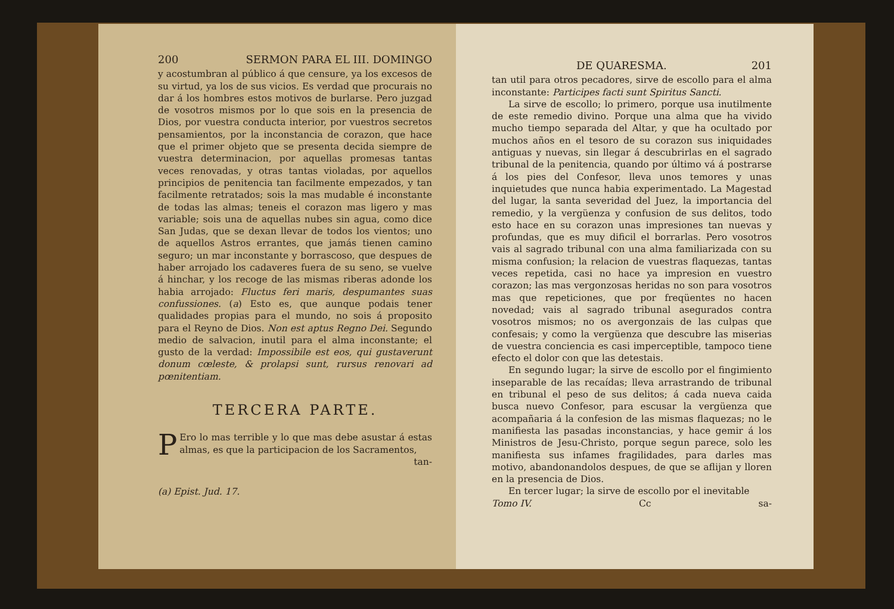200 SERMON PARA EL III. DOMINGO
y acostumbran al público á que censure, ya los excesos de su virtud, ya los de sus vicios. Es verdad que procurais no dar á los hombres estos motivos de burlarse. Pero juzgad de vosotros mismos por lo que sois en la presencia de Dios, por vuestra conducta interior, por vuestros secretos pensamientos, por la inconstancia de corazon, que hace que el primer objeto que se presenta decida siempre de vuestra determinacion, por aquellas promesas tantas veces renovadas, y otras tantas violadas, por aquellos principios de penitencia tan facilmente empezados, y tan facilmente retratados; sois la mas mudable é inconstante de todas las almas; teneis el corazon mas ligero y mas variable; sois una de aquellas nubes sin agua, como dice San Judas, que se dexan llevar de todos los vientos; uno de aquellos Astros errantes, que jamás tienen camino seguro; un mar inconstante y borrascoso, que despues de haber arrojado los cadaveres fuera de su seno, se vuelve á hinchar, y los recoge de las mismas riberas adonde los habia arrojado: Fluctus feri maris, despumantes suas confussiones. (a) Esto es, que aunque podais tener qualidades propias para el mundo, no sois á proposito para el Reyno de Dios. Non est aptus Regno Dei. Segundo medio de salvacion, inutil para el alma inconstante; el gusto de la verdad: Impossibile est eos, qui gustaverunt donum cœleste, & prolapsi sunt, rursus renovari ad pœnitentiam.
TERCERA PARTE.
PEro lo mas terrible y lo que mas debe asustar á estas almas, es que la participacion de los Sacramentos,
tan-
(a) Epist. Jud. 17.
DE QUARESMA. 201
tan util para otros pecadores, sirve de escollo para el alma inconstante: Participes facti sunt Spiritus Sancti.
La sirve de escollo; lo primero, porque usa inutilmente de este remedio divino. Porque una alma que ha vivido mucho tiempo separada del Altar, y que ha ocultado por muchos años en el tesoro de su corazon sus iniquidades antiguas y nuevas, sin llegar á descubrirlas en el sagrado tribunal de la penitencia, quando por último vá á postrarse á los pies del Confesor, lleva unos temores y unas inquietudes que nunca habia experimentado. La Magestad del lugar, la santa severidad del Juez, la importancia del remedio, y la vergüenza y confusion de sus delitos, todo esto hace en su corazon unas impresiones tan nuevas y profundas, que es muy dificil el borrarlas. Pero vosotros vais al sagrado tribunal con una alma familiarizada con su misma confusion; la relacion de vuestras flaquezas, tantas veces repetida, casi no hace ya impresion en vuestro corazon; las mas vergonzosas heridas no son para vosotros mas que repeticiones, que por freqüentes no hacen novedad; vais al sagrado tribunal asegurados contra vosotros mismos; no os avergonzais de las culpas que confesais; y como la vergüenza que descubre las miserias de vuestra conciencia es casi imperceptible, tampoco tiene efecto el dolor con que las detestais.
En segundo lugar; la sirve de escollo por el fingimiento inseparable de las recaídas; lleva arrastrando de tribunal en tribunal el peso de sus delitos; á cada nueva caida busca nuevo Confesor, para escusar la vergüenza que acompañaria á la confesion de las mismas flaquezas; no le manifiesta las pasadas inconstancias, y hace gemir á los Ministros de Jesu-Christo, porque segun parece, solo les manifiesta sus infames fragilidades, para darles mas motivo, abandonandolos despues, de que se aflijan y lloren en la presencia de Dios.
En tercer lugar; la sirve de escollo por el inevitable
Tomo IV. Cc sa-